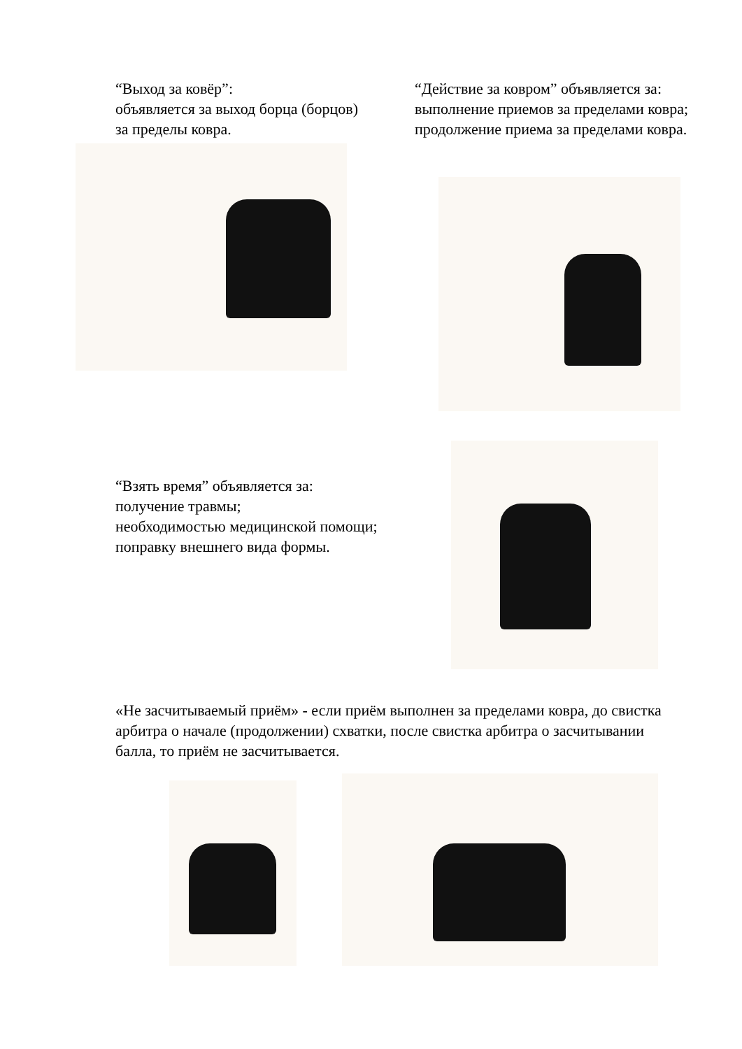“Выход за ковёр”:
объявляется за выход борца (борцов) за пределы ковра.
“Действие за ковром” объявляется за:
выполнение приемов за пределами ковра;
продолжение приема за пределами ковра.
“Взять время” объявляется за:
получение травмы;
необходимостью медицинской помощи;
поправку внешнего вида формы.
«Не засчитываемый приём» - если приём выполнен за пределами ковра, до свистка арбитра о начале (продолжении) схватки, после свистка арбитра о засчитывании балла, то приём не засчитывается.